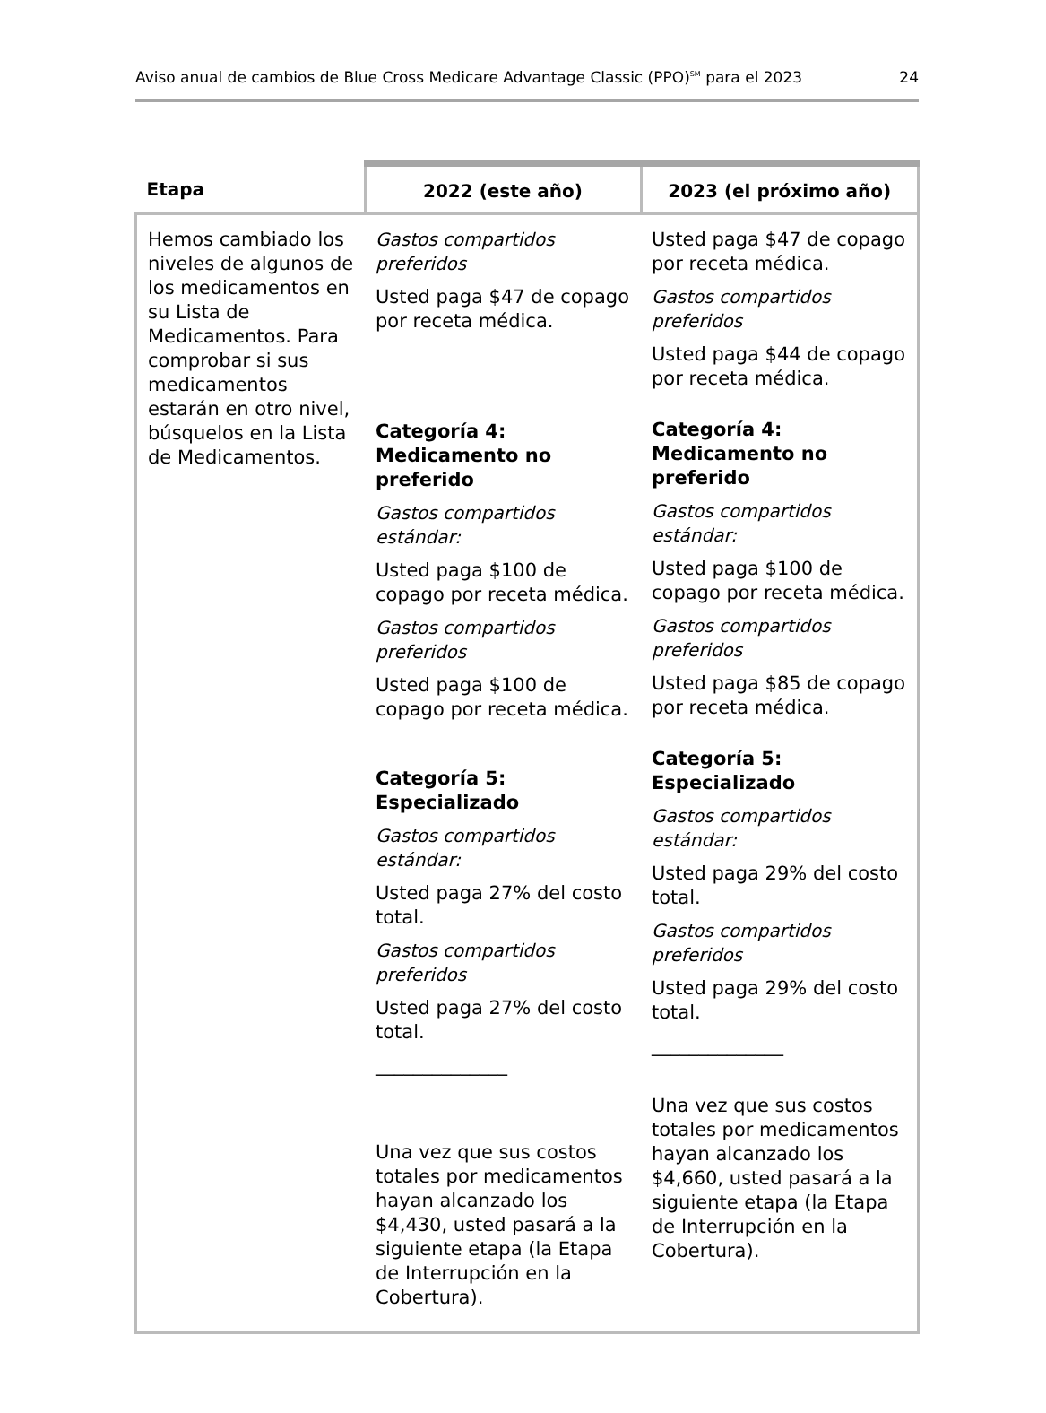Aviso anual de cambios de Blue Cross Medicare Advantage Classic (PPO)<sup>SM</sup> para el 2023 24
| Etapa | 2022 (este año) | 2023 (el próximo año) |
| --- | --- | --- |
| Hemos cambiado los niveles de algunos de los medicamentos en su Lista de Medicamentos. Para comprobar si sus medicamentos estarán en otro nivel, búsquelos en la Lista de Medicamentos. | Gastos compartidos preferidos Usted paga $47 de copago por receta médica. Categoría 4: Medicamento no preferido Gastos compartidos estándar: Usted paga $100 de copago por receta médica. Gastos compartidos preferidos Usted paga $100 de copago por receta médica. Categoría 5: Especializado Gastos compartidos estándar: Usted paga 27% del costo total. Gastos compartidos preferidos Usted paga 27% del costo total. ______________ Una vez que sus costos totales por medicamentos hayan alcanzado los $4,430, usted pasará a la siguiente etapa (la Etapa de Interrupción en la Cobertura). | Usted paga $47 de copago por receta médica. Gastos compartidos preferidos Usted paga $44 de copago por receta médica. Categoría 4: Medicamento no preferido Gastos compartidos estándar: Usted paga $100 de copago por receta médica. Gastos compartidos preferidos Usted paga $85 de copago por receta médica. Categoría 5: Especializado Gastos compartidos estándar: Usted paga 29% del costo total. Gastos compartidos preferidos Usted paga 29% del costo total. ______________ Una vez que sus costos totales por medicamentos hayan alcanzado los $4,660, usted pasará a la siguiente etapa (la Etapa de Interrupción en la Cobertura). |